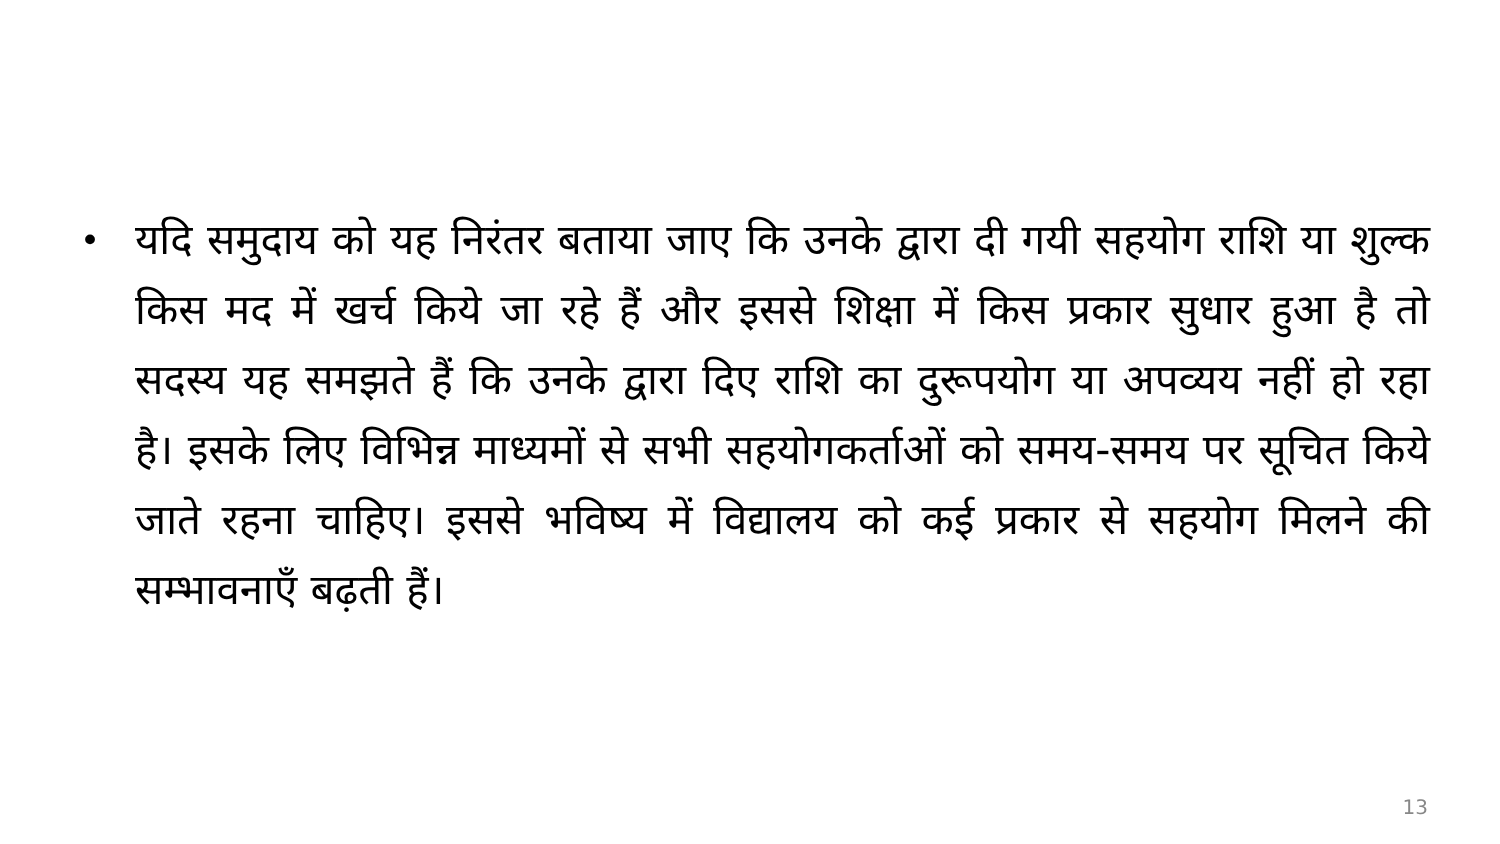•
यदि समुदाय को यह निरंतर बताया जाए कि उनके द्वारा दी गयी सहयोग राशि या शुल्क किस मद में खर्च किये जा रहे हैं और इससे शिक्षा में किस प्रकार सुधार हुआ है तो सदस्य यह समझते हैं कि उनके द्वारा दिए राशि का दुरूपयोग या अपव्यय नहीं हो रहा है। इसके लिए विभिन्न माध्यमों से सभी सहयोगकर्ताओं को समय-समय पर सूचित किये जाते रहना चाहिए। इससे भविष्य में विद्यालय को कई प्रकार से सहयोग मिलने की सम्भावनाएँ बढ़ती हैं।
13